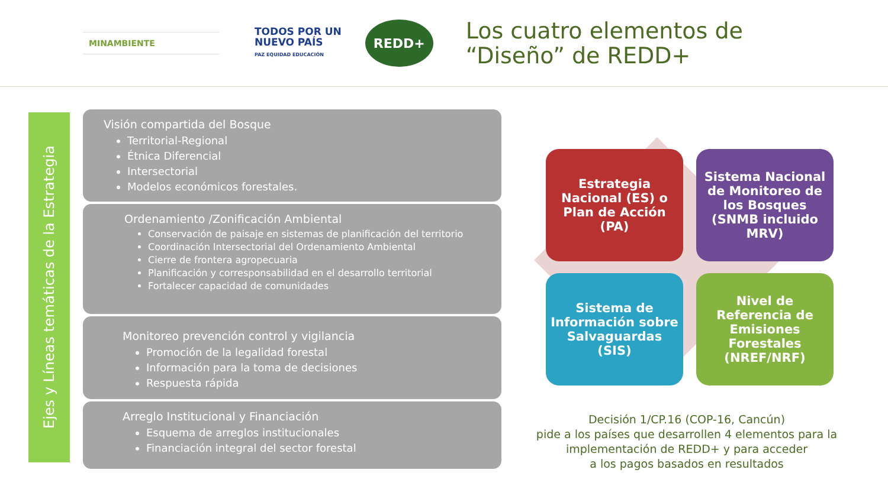MINAMBIENTE
TODOS POR UN
NUEVO PAÍS
PAZ EQUIDAD EDUCACIÓN
REDD+
Los cuatro elementos de
“Diseño” de REDD+
Ejes y Líneas temáticas de la Estrategia
Visión compartida del Bosque
Territorial-Regional
Étnica Diferencial
Intersectorial
Modelos económicos forestales.
Ordenamiento /Zonificación Ambiental
Conservación de paisaje en sistemas de planificación del territorio
Coordinación Intersectorial del Ordenamiento Ambiental
Cierre de frontera agropecuaria
Planificación y corresponsabilidad en el desarrollo territorial
Fortalecer capacidad de comunidades
Monitoreo prevención control y vigilancia
Promoción de la legalidad forestal
Información para la toma de decisiones
Respuesta rápida
Arreglo Institucional y Financiación
Esquema de arreglos institucionales
Financiación integral del sector forestal
Estrategia Nacional (ES) o Plan de Acción (PA)
Sistema Nacional de Monitoreo de los Bosques (SNMB incluido MRV)
Sistema de Información sobre Salvaguardas (SIS)
Nivel de Referencia de Emisiones Forestales (NREF/NRF)
Decisión 1/CP.16 (COP-16, Cancún)
pide a los países que desarrollen 4 elementos para la implementación de REDD+ y para acceder
a los pagos basados en resultados